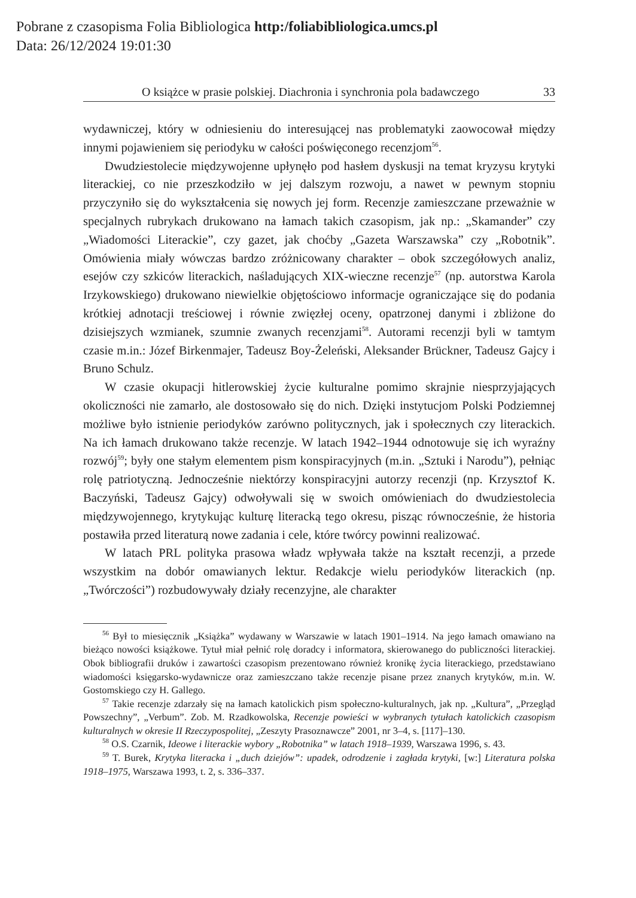Pobrane z czasopisma Folia Bibliologica http:/foliabibliologica.umcs.pl
Data: 26/12/2024 19:01:30
O książce w prasie polskiej. Diachronia i synchronia pola badawczego 33
wydawniczej, który w odniesieniu do interesującej nas problematyki zaowocował między innymi pojawieniem się periodyku w całości poświęconego recenzjom<sup>56</sup>.
Dwudziestolecie międzywojenne upłynęło pod hasłem dyskusji na temat kryzysu krytyki literackiej, co nie przeszkodziło w jej dalszym rozwoju, a nawet w pewnym stopniu przyczyniło się do wykształcenia się nowych jej form. Recenzje zamieszczane przeważnie w specjalnych rubrykach drukowano na łamach takich czasopism, jak np.: „Skamander” czy „Wiadomości Literackie”, czy gazet, jak choćby „Gazeta Warszawska” czy „Robotnik”. Omówienia miały wówczas bardzo zróżnicowany charakter – obok szczegółowych analiz, esejów czy szkiców literackich, naśladujących XIX-wieczne recenzje<sup>57</sup> (np. autorstwa Karola Irzykowskiego) drukowano niewielkie objętościowo informacje ograniczające się do podania krótkiej adnotacji treściowej i równie zwięzłej oceny, opatrzonej danymi i zbliżone do dzisiejszych wzmianek, szumnie zwanych recenzjami<sup>58</sup>. Autorami recenzji byli w tamtym czasie m.in.: Józef Birkenmajer, Tadeusz Boy-Żeleński, Aleksander Brückner, Tadeusz Gajcy i Bruno Schulz.
W czasie okupacji hitlerowskiej życie kulturalne pomimo skrajnie niesprzyjających okoliczności nie zamarło, ale dostosowało się do nich. Dzięki instytucjom Polski Podziemnej możliwe było istnienie periodyków zarówno politycznych, jak i społecznych czy literackich. Na ich łamach drukowano także recenzje. W latach 1942–1944 odnotowuje się ich wyraźny rozwój<sup>59</sup>; były one stałym elementem pism konspiracyjnych (m.in. „Sztuki i Narodu”), pełniąc rolę patriotyczną. Jednocześnie niektórzy konspiracyjni autorzy recenzji (np. Krzysztof K. Baczyński, Tadeusz Gajcy) odwoływali się w swoich omówieniach do dwudziestolecia międzywojennego, krytykując kulturę literacką tego okresu, pisząc równocześnie, że historia postawiła przed literaturą nowe zadania i cele, które twórcy powinni realizować.
W latach PRL polityka prasowa władz wpływała także na kształt recenzji, a przede wszystkim na dobór omawianych lektur. Redakcje wielu periodyków literackich (np. „Twórczości”) rozbudowywały działy recenzyjne, ale charakter
<sup>56</sup> Był to miesięcznik „Książka” wydawany w Warszawie w latach 1901–1914. Na jego łamach omawiano na bieżąco nowości książkowe. Tytuł miał pełnić rolę doradcy i informatora, skierowanego do publiczności literackiej. Obok bibliografii druków i zawartości czasopism prezentowano również kronikę życia literackiego, przedstawiano wiadomości księgarsko-wydawnicze oraz zamieszczano także recenzje pisane przez znanych krytyków, m.in. W. Gostomskiego czy H. Gallego.
<sup>57</sup> Takie recenzje zdarzały się na łamach katolickich pism społeczno-kulturalnych, jak np. „Kultura”, „Przegląd Powszechny”, „Verbum”. Zob. M. Rzadkowolska, Recenzje powieści w wybranych tytułach katolickich czasopism kulturalnych w okresie II Rzeczypospolitej, „Zeszyty Prasoznawcze” 2001, nr 3–4, s. [117]–130.
<sup>58</sup> O.S. Czarnik, Ideowe i literackie wybory „Robotnika” w latach 1918–1939, Warszawa 1996, s. 43.
<sup>59</sup> T. Burek, Krytyka literacka i „duch dziejów”: upadek, odrodzenie i zagłada krytyki, [w:] Literatura polska 1918–1975, Warszawa 1993, t. 2, s. 336–337.